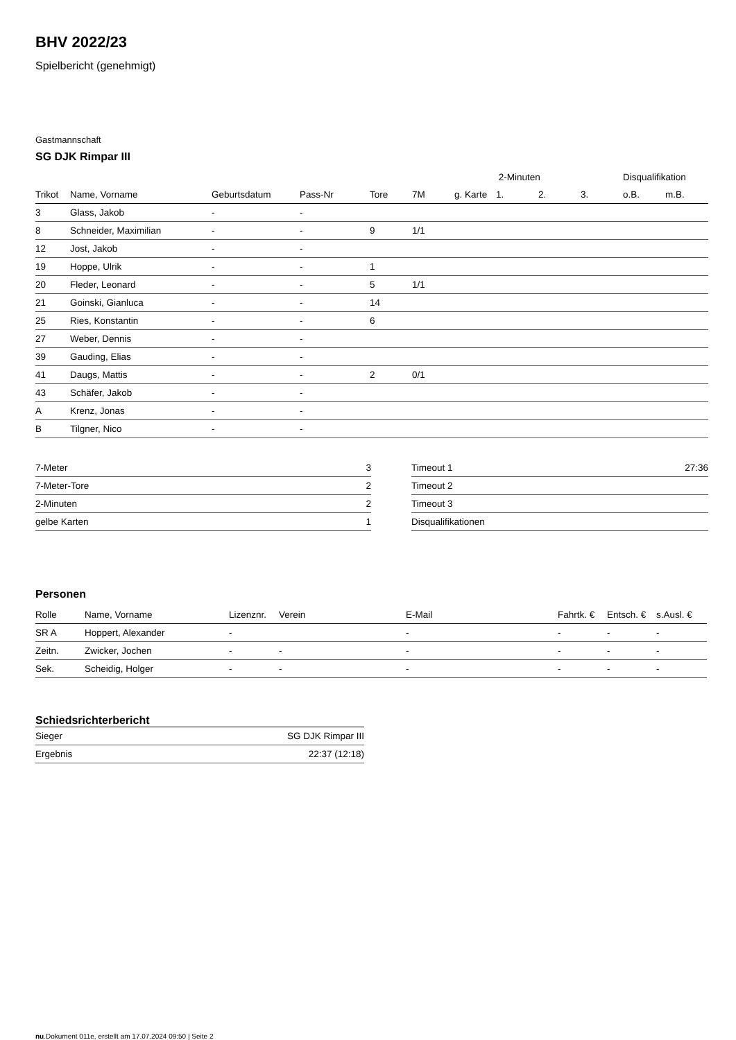BHV 2022/23
Spielbericht (genehmigt)
Gastmannschaft
SG DJK Rimpar III
| | | | | | | | 2-Minuten | | | Disqualifikation | |
| --- | --- | --- | --- | --- | --- | --- | --- | --- | --- | --- | --- |
| Trikot | Name, Vorname | Geburtsdatum | Pass-Nr | Tore | 7M | g. Karte | 1. | 2. | 3. | o.B. | m.B. |
| 3 | Glass, Jakob | - | - | | | | | | | | |
| 8 | Schneider, Maximilian | - | - | 9 | 1/1 | | | | | | |
| 12 | Jost, Jakob | - | - | | | | | | | | |
| 19 | Hoppe, Ulrik | - | - | 1 | | | | | | | |
| 20 | Fleder, Leonard | - | - | 5 | 1/1 | | | | | | |
| 21 | Goinski, Gianluca | - | - | 14 | | | | | | | |
| 25 | Ries, Konstantin | - | - | 6 | | | | | | | |
| 27 | Weber, Dennis | - | - | | | | | | | | |
| 39 | Gauding, Elias | - | - | | | | | | | | |
| 41 | Daugs, Mattis | - | - | 2 | 0/1 | | | | | | |
| 43 | Schäfer, Jakob | - | - | | | | | | | | |
| A | Krenz, Jonas | - | - | | | | | | | | |
| B | Tilgner, Nico | - | - | | | | | | | | |
| 7-Meter | 3 |
| 7-Meter-Tore | 2 |
| 2-Minuten | 2 |
| gelbe Karten | 1 |
| Timeout 1 | 27:36 |
| Timeout 2 | |
| Timeout 3 | |
| Disqualifikationen | |
Personen
| Rolle | Name, Vorname | Lizenznr. | Verein | E-Mail | Fahrtk. € | Entsch. € | s.Ausl. € |
| --- | --- | --- | --- | --- | --- | --- | --- |
| SR A | Hoppert, Alexander | - | | - | - | - | - |
| Zeitn. | Zwicker, Jochen | - | - | - | - | - | - |
| Sek. | Scheidig, Holger | - | - | - | - | - | - |
Schiedsrichterbericht
| Sieger | SG DJK Rimpar III |
| Ergebnis | 22:37 (12:18) |
nu.Dokument 011e, erstellt am 17.07.2024 09:50 | Seite 2